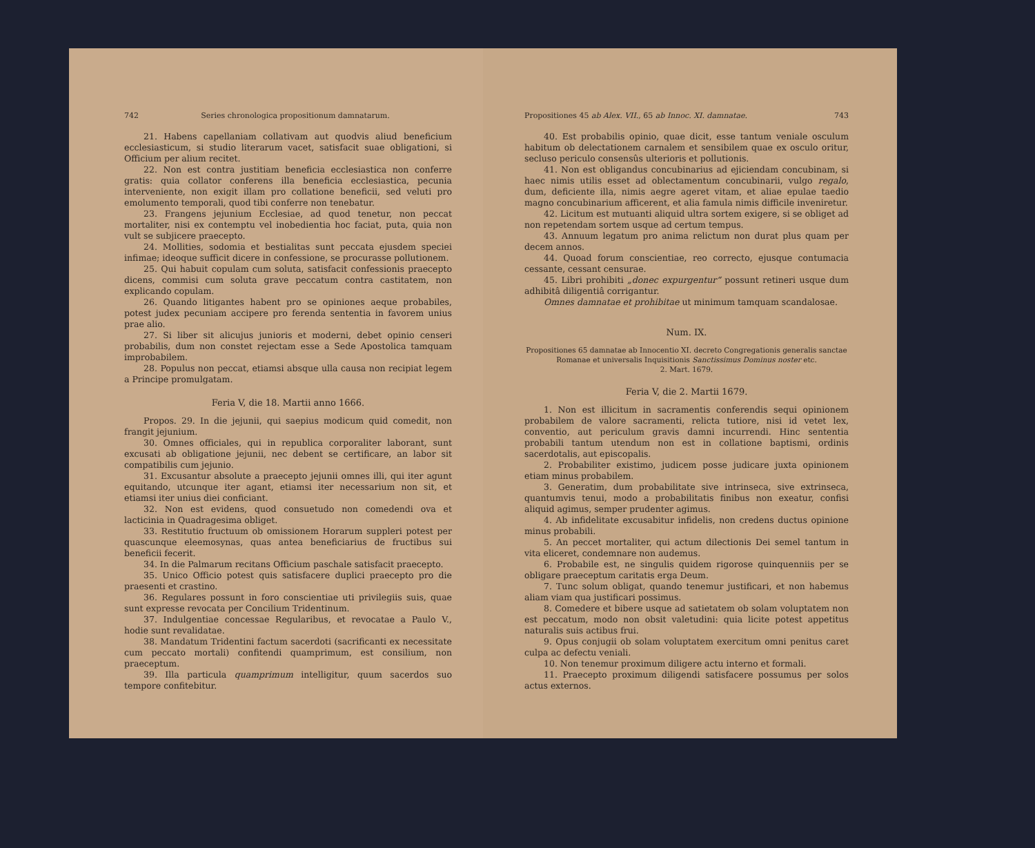742 Series chronologica propositionum damnatarum.
21. Habens capellaniam collativam aut quodvis aliud beneficium ecclesiasticum, si studio literarum vacet, satisfacit suae obligationi, si Officium per alium recitet.
22. Non est contra justitiam beneficia ecclesiastica non conferre gratis: quia collator conferens illa beneficia ecclesiastica, pecunia interveniente, non exigit illam pro collatione beneficii, sed veluti pro emolumento temporali, quod tibi conferre non tenebatur.
23. Frangens jejunium Ecclesiae, ad quod tenetur, non peccat mortaliter, nisi ex contemptu vel inobedientia hoc faciat, puta, quia non vult se subjicere praecepto.
24. Mollities, sodomia et bestialitas sunt peccata ejusdem speciei infimae; ideoque sufficit dicere in confessione, se procurasse pollutionem.
25. Qui habuit copulam cum soluta, satisfacit confessionis praecepto dicens, commisi cum soluta grave peccatum contra castitatem, non explicando copulam.
26. Quando litigantes habent pro se opiniones aeque probabiles, potest judex pecuniam accipere pro ferenda sententia in favorem unius prae alio.
27. Si liber sit alicujus junioris et moderni, debet opinio censeri probabilis, dum non constet rejectam esse a Sede Apostolica tamquam improbabilem.
28. Populus non peccat, etiamsi absque ulla causa non recipiat legem a Principe promulgatam.
Feria V, die 18. Martii anno 1666.
Propos. 29. In die jejunii, qui saepius modicum quid comedit, non frangit jejunium.
30. Omnes officiales, qui in republica corporaliter laborant, sunt excusati ab obligatione jejunii, nec debent se certificare, an labor sit compatibilis cum jejunio.
31. Excusantur absolute a praecepto jejunii omnes illi, qui iter agunt equitando, utcunque iter agant, etiamsi iter necessarium non sit, et etiamsi iter unius diei conficiant.
32. Non est evidens, quod consuetudo non comedendi ova et lacticinia in Quadragesima obliget.
33. Restitutio fructuum ob omissionem Horarum suppleri potest per quascunque eleemosynas, quas antea beneficiarius de fructibus sui beneficii fecerit.
34. In die Palmarum recitans Officium paschale satisfacit praecepto.
35. Unico Officio potest quis satisfacere duplici praecepto pro die praesenti et crastino.
36. Regulares possunt in foro conscientiae uti privilegiis suis, quae sunt expresse revocata per Concilium Tridentinum.
37. Indulgentiae concessae Regularibus, et revocatae a Paulo V., hodie sunt revalidatae.
38. Mandatum Tridentini factum sacerdoti (sacrificanti ex necessitate cum peccato mortali) confitendi quamprimum, est consilium, non praeceptum.
39. Illa particula quamprimum intelligitur, quum sacerdos suo tempore confitebitur.
Propositiones 45 ab Alex. VII., 65 ab Innoc. XI. damnatae. 743
40. Est probabilis opinio, quae dicit, esse tantum veniale osculum habitum ob delectationem carnalem et sensibilem quae ex osculo oritur, secluso periculo consensûs ulterioris et pollutionis.
41. Non est obligandus concubinarius ad ejiciendam concubinam, si haec nimis utilis esset ad oblectamentum concubinarii, vulgo regalo, dum, deficiente illa, nimis aegre ageret vitam, et aliae epulae taedio magno concubinarium afficerent, et alia famula nimis difficile inveniretur.
42. Licitum est mutuanti aliquid ultra sortem exigere, si se obliget ad non repetendam sortem usque ad certum tempus.
43. Annuum legatum pro anima relictum non durat plus quam per decem annos.
44. Quoad forum conscientiae, reo correcto, ejusque contumacia cessante, cessant censurae.
45. Libri prohibiti „donec expurgentur“ possunt retineri usque dum adhibitâ diligentiâ corrigantur.
Omnes damnatae et prohibitae ut minimum tamquam scandalosae.
Num. IX.
Propositiones 65 damnatae ab Innocentio XI. decreto Congregationis generalis sanctae Romanae et universalis Inquisitionis Sanctissimus Dominus noster etc.
2. Mart. 1679.
Feria V, die 2. Martii 1679.
1. Non est illicitum in sacramentis conferendis sequi opinionem probabilem de valore sacramenti, relicta tutiore, nisi id vetet lex, conventio, aut periculum gravis damni incurrendi. Hinc sententia probabili tantum utendum non est in collatione baptismi, ordinis sacerdotalis, aut episcopalis.
2. Probabiliter existimo, judicem posse judicare juxta opinionem etiam minus probabilem.
3. Generatim, dum probabilitate sive intrinseca, sive extrinseca, quantumvis tenui, modo a probabilitatis finibus non exeatur, confisi aliquid agimus, semper prudenter agimus.
4. Ab infidelitate excusabitur infidelis, non credens ductus opinione minus probabili.
5. An peccet mortaliter, qui actum dilectionis Dei semel tantum in vita eliceret, condemnare non audemus.
6. Probabile est, ne singulis quidem rigorose quinquenniis per se obligare praeceptum caritatis erga Deum.
7. Tunc solum obligat, quando tenemur justificari, et non habemus aliam viam qua justificari possimus.
8. Comedere et bibere usque ad satietatem ob solam voluptatem non est peccatum, modo non obsit valetudini: quia licite potest appetitus naturalis suis actibus frui.
9. Opus conjugii ob solam voluptatem exercitum omni penitus caret culpa ac defectu veniali.
10. Non tenemur proximum diligere actu interno et formali.
11. Praecepto proximum diligendi satisfacere possumus per solos actus externos.